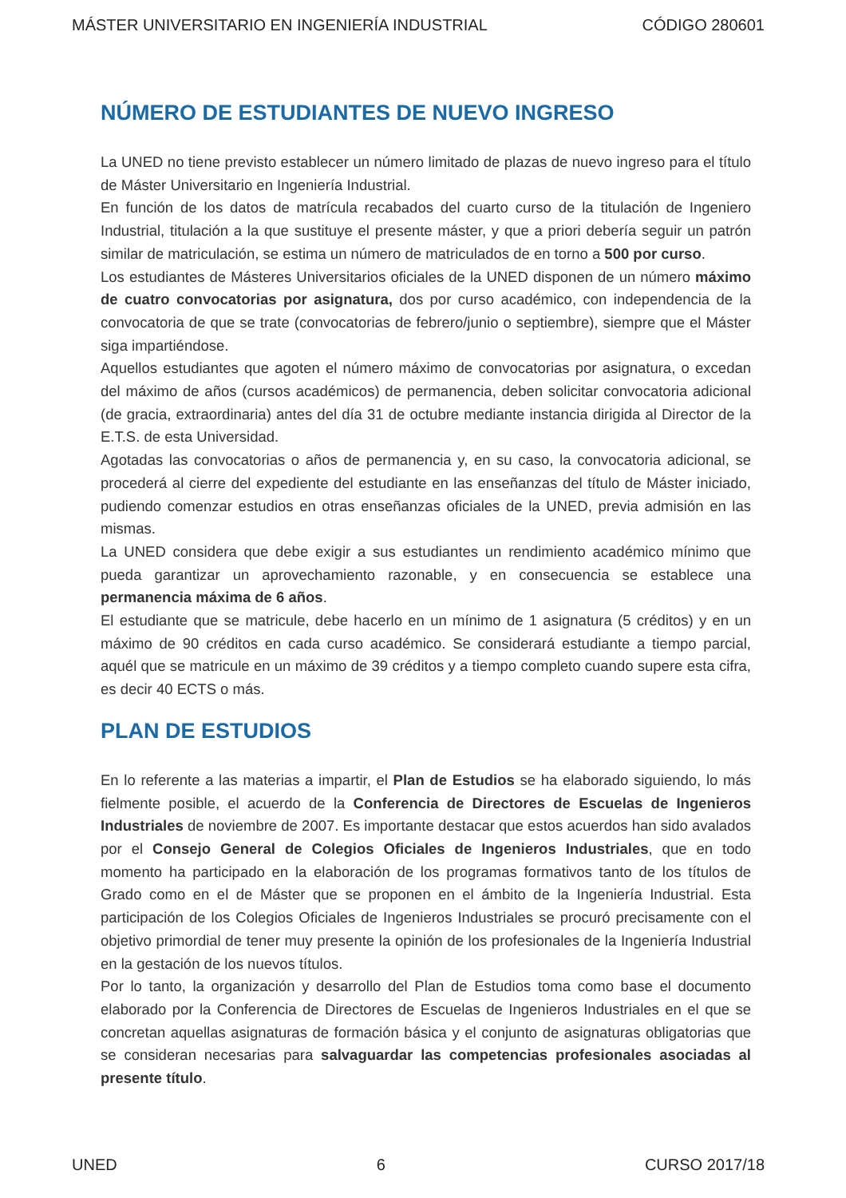MÁSTER UNIVERSITARIO EN INGENIERÍA INDUSTRIAL CÓDIGO 280601
NÚMERO DE ESTUDIANTES DE NUEVO INGRESO
La UNED no tiene previsto establecer un número limitado de plazas de nuevo ingreso para el título de Máster Universitario en Ingeniería Industrial.
En función de los datos de matrícula recabados del cuarto curso de la titulación de Ingeniero Industrial, titulación a la que sustituye el presente máster, y que a priori debería seguir un patrón similar de matriculación, se estima un número de matriculados de en torno a 500 por curso.
Los estudiantes de Másteres Universitarios oficiales de la UNED disponen de un número máximo de cuatro convocatorias por asignatura, dos por curso académico, con independencia de la convocatoria de que se trate (convocatorias de febrero/junio o septiembre), siempre que el Máster siga impartiéndose.
Aquellos estudiantes que agoten el número máximo de convocatorias por asignatura, o excedan del máximo de años (cursos académicos) de permanencia, deben solicitar convocatoria adicional (de gracia, extraordinaria) antes del día 31 de octubre mediante instancia dirigida al Director de la E.T.S. de esta Universidad.
Agotadas las convocatorias o años de permanencia y, en su caso, la convocatoria adicional, se procederá al cierre del expediente del estudiante en las enseñanzas del título de Máster iniciado, pudiendo comenzar estudios en otras enseñanzas oficiales de la UNED, previa admisión en las mismas.
La UNED considera que debe exigir a sus estudiantes un rendimiento académico mínimo que pueda garantizar un aprovechamiento razonable, y en consecuencia se establece una permanencia máxima de 6 años.
El estudiante que se matricule, debe hacerlo en un mínimo de 1 asignatura (5 créditos) y en un máximo de 90 créditos en cada curso académico. Se considerará estudiante a tiempo parcial, aquél que se matricule en un máximo de 39 créditos y a tiempo completo cuando supere esta cifra, es decir 40 ECTS o más.
PLAN DE ESTUDIOS
En lo referente a las materias a impartir, el Plan de Estudios se ha elaborado siguiendo, lo más fielmente posible, el acuerdo de la Conferencia de Directores de Escuelas de Ingenieros Industriales de noviembre de 2007. Es importante destacar que estos acuerdos han sido avalados por el Consejo General de Colegios Oficiales de Ingenieros Industriales, que en todo momento ha participado en la elaboración de los programas formativos tanto de los títulos de Grado como en el de Máster que se proponen en el ámbito de la Ingeniería Industrial. Esta participación de los Colegios Oficiales de Ingenieros Industriales se procuró precisamente con el objetivo primordial de tener muy presente la opinión de los profesionales de la Ingeniería Industrial en la gestación de los nuevos títulos.
Por lo tanto, la organización y desarrollo del Plan de Estudios toma como base el documento elaborado por la Conferencia de Directores de Escuelas de Ingenieros Industriales en el que se concretan aquellas asignaturas de formación básica y el conjunto de asignaturas obligatorias que se consideran necesarias para salvaguardar las competencias profesionales asociadas al presente título.
UNED 6 CURSO 2017/18